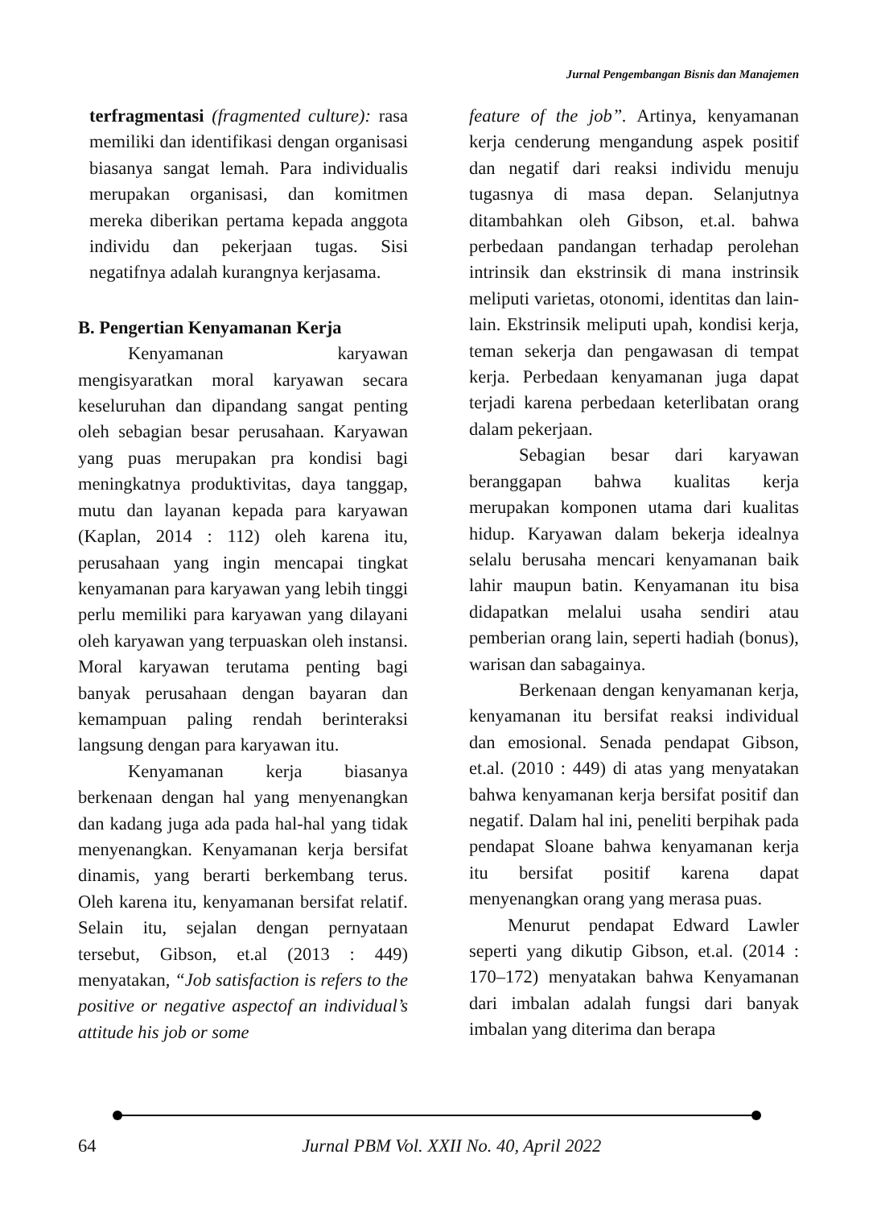Jurnal Pengembangan Bisnis dan Manajemen
terfragmentasi (fragmented culture): rasa memiliki dan identifikasi dengan organisasi biasanya sangat lemah. Para individualis merupakan organisasi, dan komitmen mereka diberikan pertama kepada anggota individu dan pekerjaan tugas. Sisi negatifnya adalah kurangnya kerjasama.
B. Pengertian Kenyamanan Kerja
Kenyamanan karyawan mengisyaratkan moral karyawan secara keseluruhan dan dipandang sangat penting oleh sebagian besar perusahaan. Karyawan yang puas merupakan pra kondisi bagi meningkatnya produktivitas, daya tanggap, mutu dan layanan kepada para karyawan (Kaplan, 2014 : 112) oleh karena itu, perusahaan yang ingin mencapai tingkat kenyamanan para karyawan yang lebih tinggi perlu memiliki para karyawan yang dilayani oleh karyawan yang terpuaskan oleh instansi. Moral karyawan terutama penting bagi banyak perusahaan dengan bayaran dan kemampuan paling rendah berinteraksi langsung dengan para karyawan itu.
Kenyamanan kerja biasanya berkenaan dengan hal yang menyenangkan dan kadang juga ada pada hal-hal yang tidak menyenangkan. Kenyamanan kerja bersifat dinamis, yang berarti berkembang terus. Oleh karena itu, kenyamanan bersifat relatif. Selain itu, sejalan dengan pernyataan tersebut, Gibson, et.al (2013 : 449) menyatakan, “Job satisfaction is refers to the positive or negative aspectof an individual’s attitude his job or some
feature of the job”. Artinya, kenyamanan kerja cenderung mengandung aspek positif dan negatif dari reaksi individu menuju tugasnya di masa depan. Selanjutnya ditambahkan oleh Gibson, et.al. bahwa perbedaan pandangan terhadap perolehan intrinsik dan ekstrinsik di mana instrinsik meliputi varietas, otonomi, identitas dan lain-lain. Ekstrinsik meliputi upah, kondisi kerja, teman sekerja dan pengawasan di tempat kerja. Perbedaan kenyamanan juga dapat terjadi karena perbedaan keterlibatan orang dalam pekerjaan.
Sebagian besar dari karyawan beranggapan bahwa kualitas kerja merupakan komponen utama dari kualitas hidup. Karyawan dalam bekerja idealnya selalu berusaha mencari kenyamanan baik lahir maupun batin. Kenyamanan itu bisa didapatkan melalui usaha sendiri atau pemberian orang lain, seperti hadiah (bonus), warisan dan sabagainya.
Berkenaan dengan kenyamanan kerja, kenyamanan itu bersifat reaksi individual dan emosional. Senada pendapat Gibson, et.al. (2010 : 449) di atas yang menyatakan bahwa kenyamanan kerja bersifat positif dan negatif. Dalam hal ini, peneliti berpihak pada pendapat Sloane bahwa kenyamanan kerja itu bersifat positif karena dapat menyenangkan orang yang merasa puas.
Menurut pendapat Edward Lawler seperti yang dikutip Gibson, et.al. (2014 : 170–172) menyatakan bahwa Kenyamanan dari imbalan adalah fungsi dari banyak imbalan yang diterima dan berapa
64 Jurnal PBM Vol. XXII No. 40, April 2022